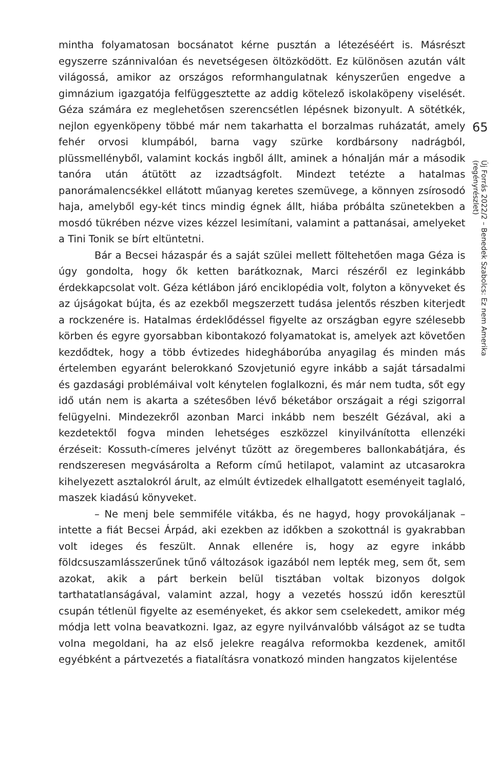mintha folyamatosan bocsánatot kérne pusztán a létezéséért is. Másrészt egyszerre szánnivalóan és nevetségesen öltözködött. Ez különösen azután vált világossá, amikor az országos reformhangulatnak kényszerűen engedve a gimnázium igazgatója felfüggesztette az addig kötelező iskolaköpeny viselését. Géza számára ez meglehetősen szerencsétlen lépésnek bizonyult. A sötétkék, nejlon egyenköpeny többé már nem takarhatta el borzalmas ruházatát, amely fehér orvosi klumpából, barna vagy szürke kordbársony nadrágból, plüssmellényből, valamint kockás ingből állt, aminek a hónalján már a második tanóra után átütött az izzadtságfolt. Mindezt tetézte a hatalmas panorámalencsékkel ellátott műanyag keretes szemüvege, a könnyen zsírosodó haja, amelyből egy-két tincs mindig égnek állt, hiába próbálta szünetekben a mosdó tükrében nézve vizes kézzel lesimítani, valamint a pattanásai, amelyeket a Tini Tonik se bírt eltüntetni.
Bár a Becsei házaspár és a saját szülei mellett föltehetően maga Géza is úgy gondolta, hogy ők ketten barátkoznak, Marci részéről ez leginkább érdekkapcsolat volt. Géza kétlábon járó enciklopédia volt, folyton a könyveket és az újságokat bújta, és az ezekből megszerzett tudása jelentős részben kiterjedt a rockzenére is. Hatalmas érdeklődéssel figyelte az országban egyre szélesebb körben és egyre gyorsabban kibontakozó folyamatokat is, amelyek azt követően kezdődtek, hogy a több évtizedes hidegháborúba anyagilag és minden más értelemben egyaránt belerokkanó Szovjetunió egyre inkább a saját társadalmi és gazdasági problémáival volt kénytelen foglalkozni, és már nem tudta, sőt egy idő után nem is akarta a szétesőben lévő béketábor országait a régi szigorral felügyelni. Mindezekről azonban Marci inkább nem beszélt Gézával, aki a kezdetektől fogva minden lehetséges eszközzel kinyilvánította ellenzéki érzéseit: Kossuth-címeres jelvényt tűzött az öregemberes ballonkabátjára, és rendszeresen megvásárolta a Reform című hetilapot, valamint az utcasarokra kihelyezett asztalokról árult, az elmúlt évtizedek elhallgatott eseményeit taglaló, maszek kiadású könyveket.
– Ne menj bele semmiféle vitákba, és ne hagyd, hogy provokáljanak – intette a fiát Becsei Árpád, aki ezekben az időkben a szokottnál is gyakrabban volt ideges és feszült. Annak ellenére is, hogy az egyre inkább földcsuszamlásszerűnek tűnő változások igazából nem lepték meg, sem őt, sem azokat, akik a párt berkein belül tisztában voltak bizonyos dolgok tarthatatlanságával, valamint azzal, hogy a vezetés hosszú időn keresztül csupán tétlenül figyelte az eseményeket, és akkor sem cselekedett, amikor még módja lett volna beavatkozni. Igaz, az egyre nyilvánvalóbb válságot az se tudta volna megoldani, ha az első jelekre reagálva reformokba kezdenek, amitől egyébként a pártvezetés a fiatalításra vonatkozó minden hangzatos kijelentése
65
Új Forrás 2022/2 – Benedek Szabolcs: Ez nem Amerika
(regényrészlet)